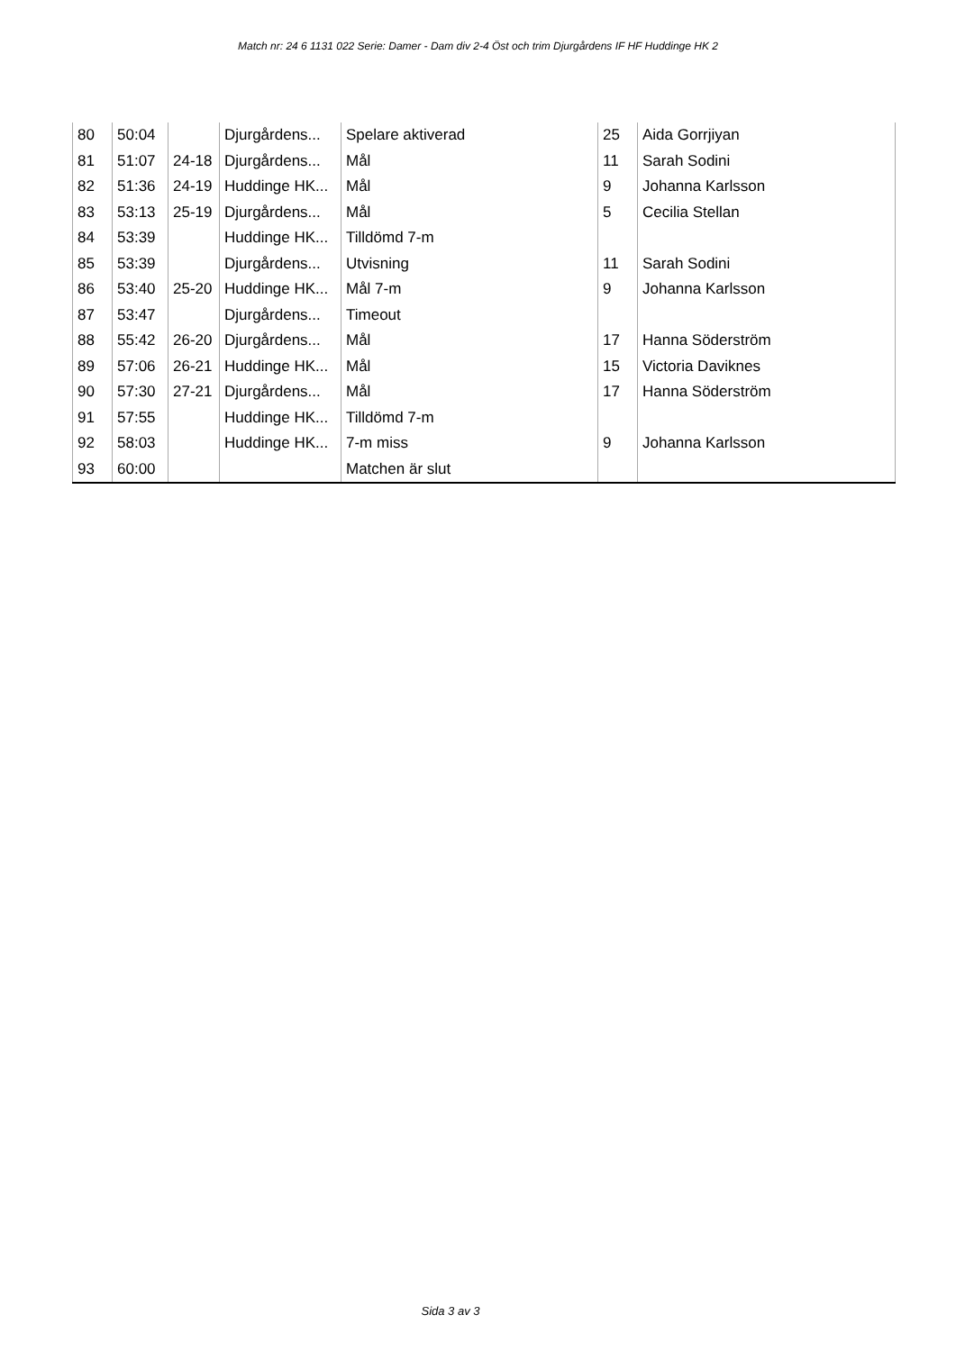Match nr: 24 6 1131 022 Serie: Damer - Dam div 2-4 Öst och trim Djurgårdens IF HF Huddinge HK 2
| 80 | 50:04 | | Djurgårdens... | Spelare aktiverad | 25 | Aida Gorrjiyan |
| 81 | 51:07 | 24-18 | Djurgårdens... | Mål | 11 | Sarah Sodini |
| 82 | 51:36 | 24-19 | Huddinge HK... | Mål | 9 | Johanna Karlsson |
| 83 | 53:13 | 25-19 | Djurgårdens... | Mål | 5 | Cecilia Stellan |
| 84 | 53:39 | | Huddinge HK... | Tilldömd 7-m | | |
| 85 | 53:39 | | Djurgårdens... | Utvisning | 11 | Sarah Sodini |
| 86 | 53:40 | 25-20 | Huddinge HK... | Mål 7-m | 9 | Johanna Karlsson |
| 87 | 53:47 | | Djurgårdens... | Timeout | | |
| 88 | 55:42 | 26-20 | Djurgårdens... | Mål | 17 | Hanna Söderström |
| 89 | 57:06 | 26-21 | Huddinge HK... | Mål | 15 | Victoria Daviknes |
| 90 | 57:30 | 27-21 | Djurgårdens... | Mål | 17 | Hanna Söderström |
| 91 | 57:55 | | Huddinge HK... | Tilldömd 7-m | | |
| 92 | 58:03 | | Huddinge HK... | 7-m miss | 9 | Johanna Karlsson |
| 93 | 60:00 | | | Matchen är slut | | |
Sida 3 av 3